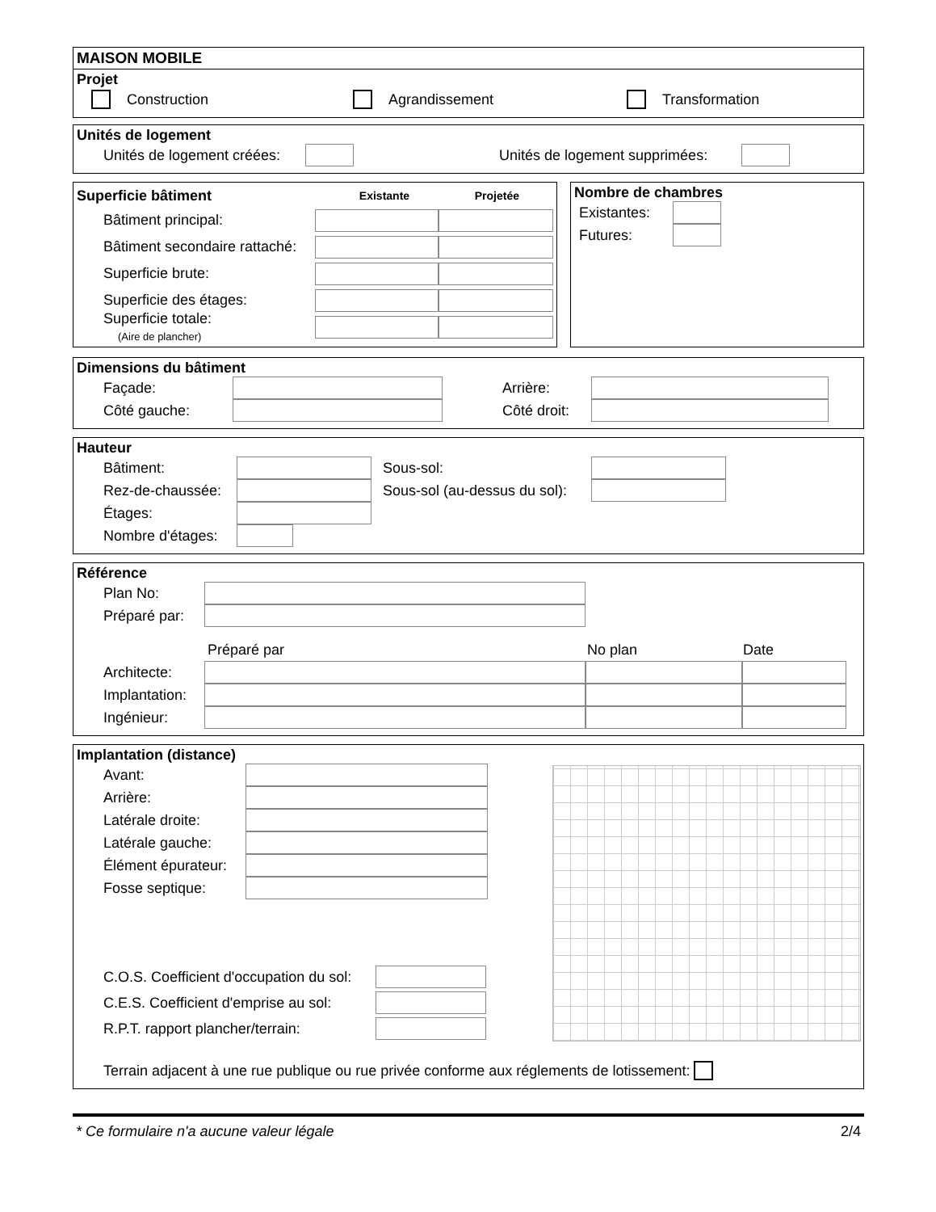MAISON MOBILE
Projet
Construction Agrandissement Transformation
Unités de logement
Unités de logement créées: Unités de logement supprimées:
Superficie bâtiment Existante Projetée
Bâtiment principal:
Bâtiment secondaire rattaché:
Superficie brute:
Superficie des étages:
Superficie totale:
(Aire de plancher)
Nombre de chambres
Existantes:
Futures:
Dimensions du bâtiment
Façade: Arrière:
Côté gauche: Côté droit:
Hauteur
Bâtiment: Sous-sol:
Rez-de-chaussée: Sous-sol (au-dessus du sol):
Étages:
Nombre d'étages:
Référence
Plan No:
Préparé par:
Préparé par No plan Date
Architecte:
Implantation:
Ingénieur:
Implantation (distance)
Avant:
Arrière:
Latérale droite:
Latérale gauche:
Élément épurateur:
Fosse septique:
C.O.S. Coefficient d'occupation du sol:
C.E.S. Coefficient d'emprise au sol:
R.P.T. rapport plancher/terrain:
Terrain adjacent à une rue publique ou rue privée conforme aux réglements de lotissement:
* Ce formulaire n'a aucune valeur légale 2/4